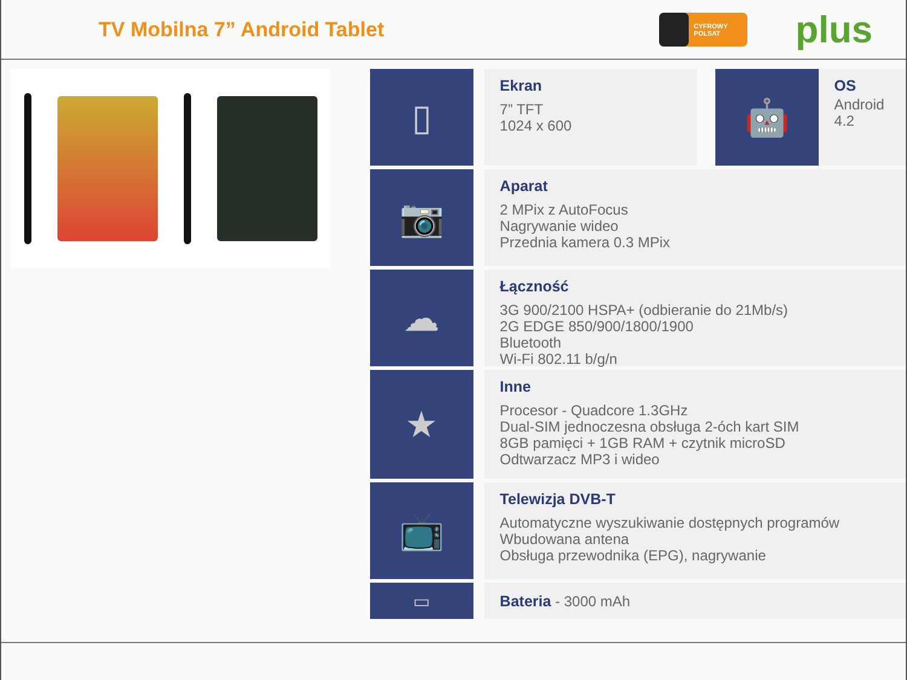TV Mobilna 7” Android Tablet
CYFROWY POLSAT
plus
▯
Ekran
7” TFT
1024 x 600
🤖
OS
Android 4.2
📷
Aparat
2 MPix z AutoFocus
Nagrywanie wideo
Przednia kamera 0.3 MPix
☁
Łączność
3G 900/2100 HSPA+ (odbieranie do 21Mb/s)
2G EDGE 850/900/1800/1900
Bluetooth
Wi-Fi 802.11 b/g/n
★
Inne
Procesor - Quadcore 1.3GHz
Dual-SIM jednoczesna obsługa 2-óch kart SIM
8GB pamięci + 1GB RAM + czytnik microSD
Odtwarzacz MP3 i wideo
📺
Telewizja DVB-T
Automatyczne wyszukiwanie dostępnych programów
Wbudowana antena
Obsługa przewodnika (EPG), nagrywanie
▭
Bateria - 3000 mAh